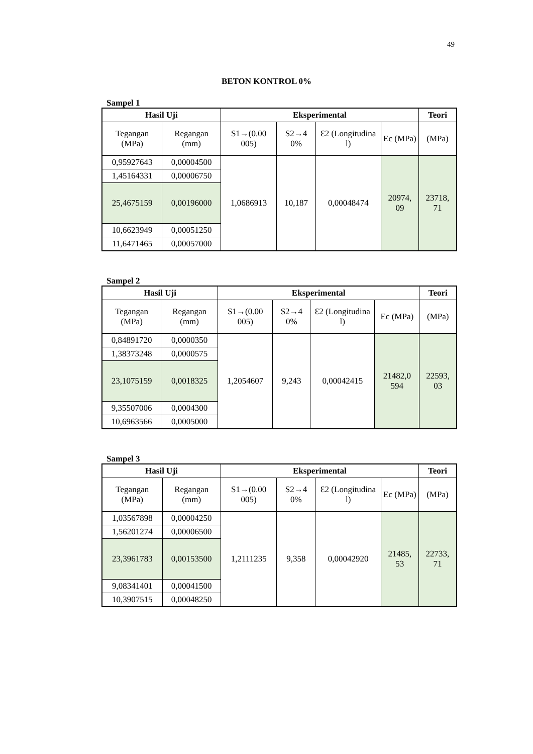49
BETON KONTROL 0%
Sampel 1
| Hasil Uji | | Eksperimental | | | | Teori |
| --- | --- | --- | --- | --- | --- | --- |
| Tegangan (MPa) | Regangan (mm) | S1→(0.00 005) | S2→4 0% | Ɛ2 (Longitudina l) | Ec (MPa) | (MPa) |
| 0,95927643 | 0,00004500 | 1,0686913 | 10,187 | 0,00048474 | 20974, 09 | 23718, 71 |
| 1,45164331 | 0,00006750 | | | | | |
| 25,4675159 | 0,00196000 | | | | | |
| 10,6623949 | 0,00051250 | | | | | |
| 11,6471465 | 0,00057000 | | | | | |
Sampel 2
| Hasil Uji | | Eksperimental | | | | Teori |
| --- | --- | --- | --- | --- | --- | --- |
| Tegangan (MPa) | Regangan (mm) | S1→(0.00 005) | S2→4 0% | Ɛ2 (Longitudina l) | Ec (MPa) | (MPa) |
| 0,84891720 | 0,0000350 | 1,2054607 | 9,243 | 0,00042415 | 21482,0 594 | 22593, 03 |
| 1,38373248 | 0,0000575 | | | | | |
| 23,1075159 | 0,0018325 | | | | | |
| 9,35507006 | 0,0004300 | | | | | |
| 10,6963566 | 0,0005000 | | | | | |
Sampel 3
| Hasil Uji | | Eksperimental | | | | Teori |
| --- | --- | --- | --- | --- | --- | --- |
| Tegangan (MPa) | Regangan (mm) | S1→(0.00 005) | S2→4 0% | Ɛ2 (Longitudina l) | Ec (MPa) | (MPa) |
| 1,03567898 | 0,00004250 | 1,2111235 | 9,358 | 0,00042920 | 21485, 53 | 22733, 71 |
| 1,56201274 | 0,00006500 | | | | | |
| 23,3961783 | 0,00153500 | | | | | |
| 9,08341401 | 0,00041500 | | | | | |
| 10,3907515 | 0,00048250 | | | | | |